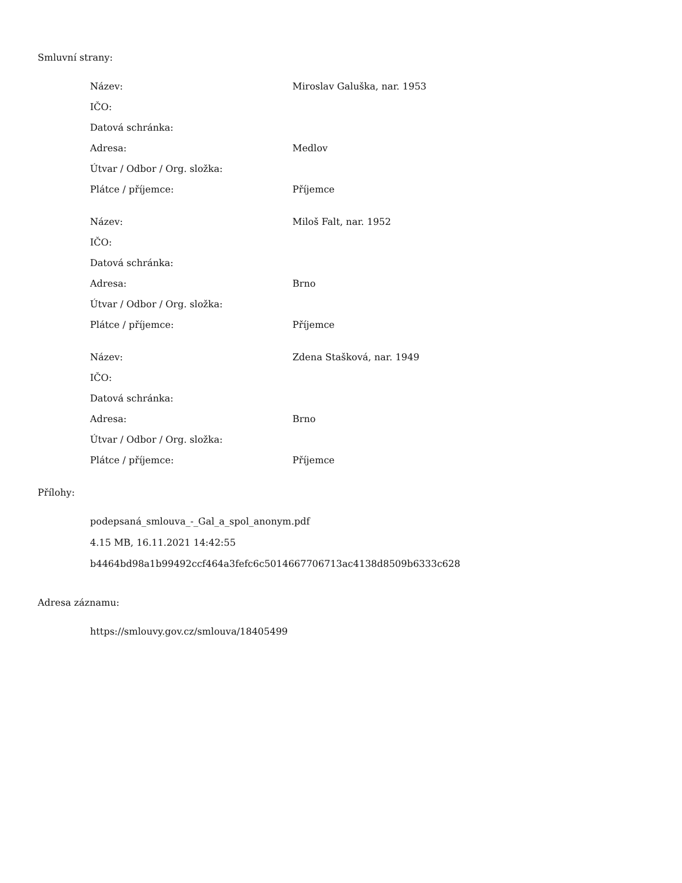Smluvní strany:
| Název: | Miroslav Galuška, nar. 1953 |
| IČO: | |
| Datová schránka: | |
| Adresa: | Medlov |
| Útvar / Odbor / Org. složka: | |
| Plátce / příjemce: | Příjemce |
| Název: | Miloš Falt, nar. 1952 |
| IČO: | |
| Datová schránka: | |
| Adresa: | Brno |
| Útvar / Odbor / Org. složka: | |
| Plátce / příjemce: | Příjemce |
| Název: | Zdena Stašková, nar. 1949 |
| IČO: | |
| Datová schránka: | |
| Adresa: | Brno |
| Útvar / Odbor / Org. složka: | |
| Plátce / příjemce: | Příjemce |
Přílohy:
podepsaná_smlouva_-_Gal_a_spol_anonym.pdf
4.15 MB, 16.11.2021 14:42:55
b4464bd98a1b99492ccf464a3fefc6c5014667706713ac4138d8509b6333c628
Adresa záznamu:
https://smlouvy.gov.cz/smlouva/18405499